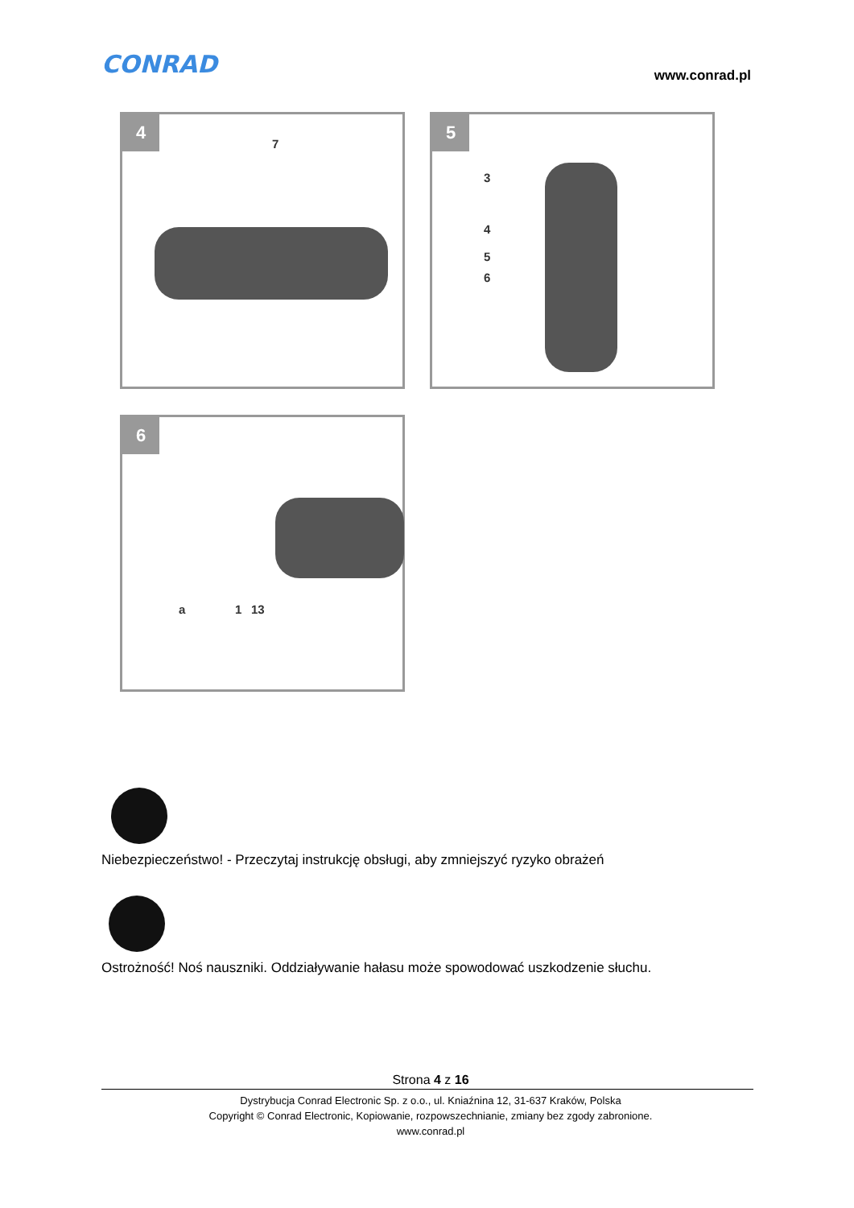CONRAD www.conrad.pl
4
7
5
3
4
5
6
6
a 1 13
Niebezpieczeństwo! - Przeczytaj instrukcję obsługi, aby zmniejszyć ryzyko obrażeń
Ostrożność! Noś nauszniki. Oddziaływanie hałasu może spowodować uszkodzenie słuchu.
Strona 4 z 16
Dystrybucja Conrad Electronic Sp. z o.o., ul. Kniaźnina 12, 31-637 Kraków, Polska
Copyright © Conrad Electronic, Kopiowanie, rozpowszechnianie, zmiany bez zgody zabronione.
www.conrad.pl